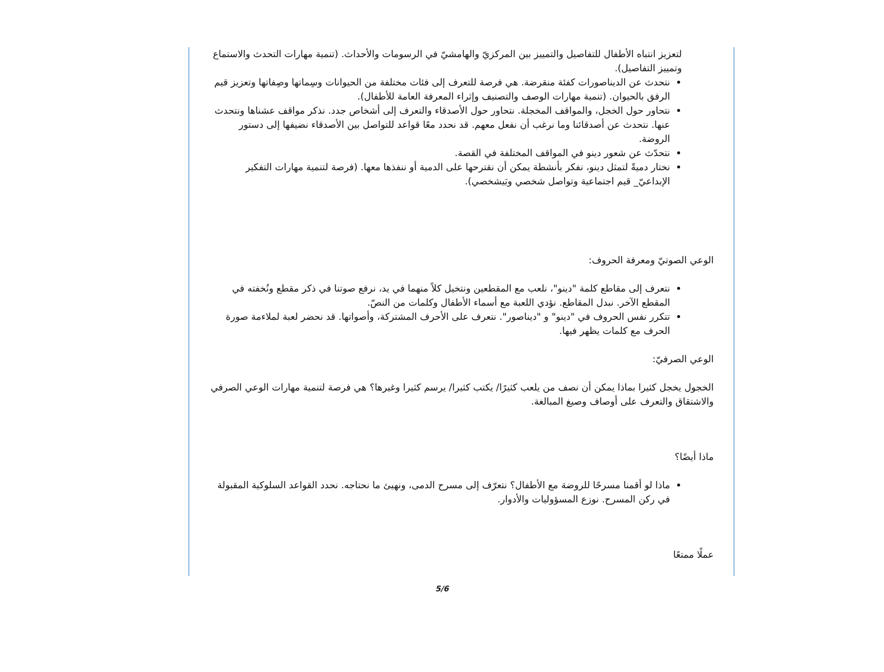لتعزيز انتباه الأطفال للتفاصيل والتمييز بين المركزيّ والهامشيّ في الرسومات والأحداث. (تنمية مهارات التحدث والاستماع وتمييز التفاصيل).
نتحدث عن الديناصورات كفئة منقرضة. هي فرصة للتعرف إلى فئات مختلفة من الحيوانات وسِماتها وصِفاتها وتعزيز قيم الرفق بالحيوان. (تنمية مهارات الوصف والتصنيف وإثراء المعرفة العامة للأطفال).
نتحاور حول الخجل، والمواقف المخجلة. نتحاور حول الأصدقاء والتعرف إلى أشخاص جدد. نذكر مواقف عشناها ونتحدث عنها. نتحدث عن أصدقائنا وما نرغب أن نفعل معهم. قد نحدد معًا قواعد للتواصل بين الأصدقاء نضيفها إلى دستور الروضة.
نتحدّث عن شعور دينو في المواقف المختلفة في القصة.
نختار دميةً لتمثل دينو، نفكر بأنشطة يمكن أن نقترحها على الدمية أو ننفذها معها. (فرصة لتنمية مهارات التفكير الإبداعيّ_ قيم اجتماعية وتواصل شخصي وبَيشخصي).
الوعي الصوتيّ ومعرفة الحروف:
نتعرف إلى مقاطع كلمة "دينو"، نلعب مع المقطعين ونتخيل كلاً منهما في يد، نرفع صوتنا في ذكر مقطع ونُخفته في المقطع الآخر. نبدل المقاطع. نؤدي اللعبة مع أسماء الأطفال وكلمات من النصّ.
تتكرر نفس الحروف في "دينو" و "ديناصور". نتعرف على الأحرف المشتركة، وأصواتها. قد نحضر لعبة لملاءمة صورة الحرف مع كلمات يظهر فيها.
الوعي الصرفيّ:
الخجول يخجل كثيرا بماذا يمكن أن نصف من يلعب كثيرًا/ يكتب كثيرا/ يرسم كثيرا وغيرها؟ هي فرصة لتنمية مهارات الوعي الصرفي والاشتقاق والتعرف على أوصاف وصيغ المبالغة.
ماذا أيضًا؟
ماذا لو أقمنا مسرحًا للروضة مع الأطفال؟ نتعرّف إلى مسرح الدمى، ونهيئ ما نحتاجه. نحدد القواعد السلوكية المقبولة في ركن المسرح. نوزع المسؤوليات والأدوار.
عملًا ممتعًا
5/6